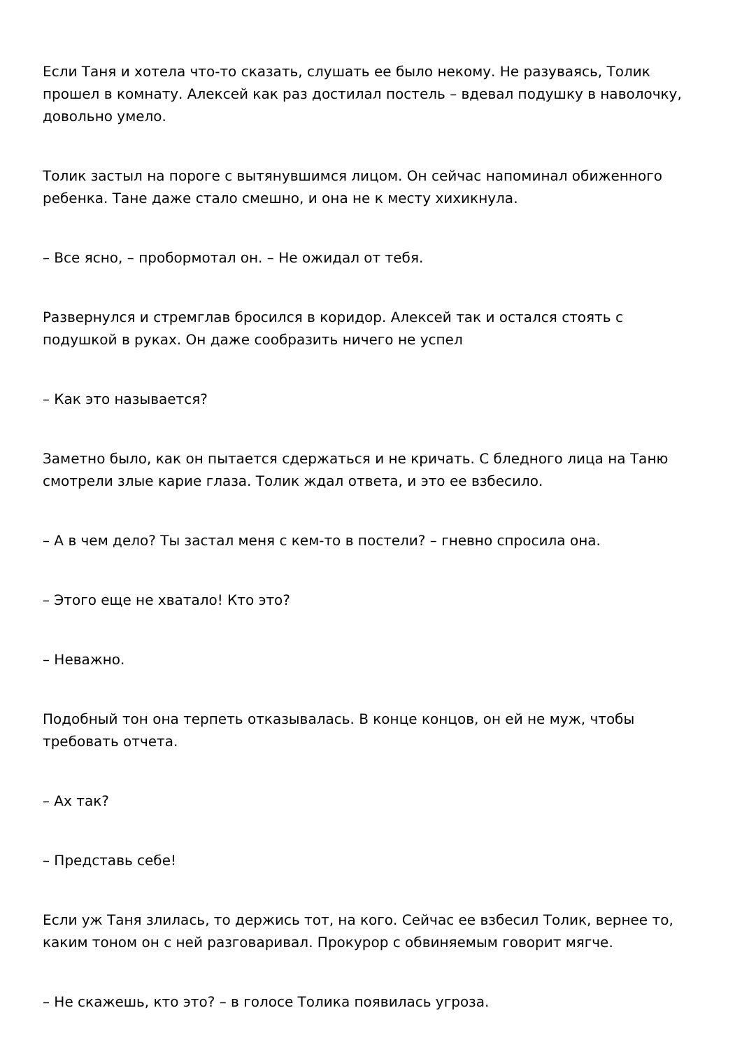Если Таня и хотела что-то сказать, слушать ее было некому. Не разуваясь, Толик прошел в комнату. Алексей как раз достилал постель – вдевал подушку в наволочку, довольно умело.
Толик застыл на пороге с вытянувшимся лицом. Он сейчас напоминал обиженного ребенка. Тане даже стало смешно, и она не к месту хихикнула.
– Все ясно, – пробормотал он. – Не ожидал от тебя.
Развернулся и стремглав бросился в коридор. Алексей так и остался стоять с подушкой в руках. Он даже сообразить ничего не успел
– Как это называется?
Заметно было, как он пытается сдержаться и не кричать. С бледного лица на Таню смотрели злые карие глаза. Толик ждал ответа, и это ее взбесило.
– А в чем дело? Ты застал меня с кем-то в постели? – гневно спросила она.
– Этого еще не хватало! Кто это?
– Неважно.
Подобный тон она терпеть отказывалась. В конце концов, он ей не муж, чтобы требовать отчета.
– Ах так?
– Представь себе!
Если уж Таня злилась, то держись тот, на кого. Сейчас ее взбесил Толик, вернее то, каким тоном он с ней разговаривал. Прокурор с обвиняемым говорит мягче.
– Не скажешь, кто это? – в голосе Толика появилась угроза.